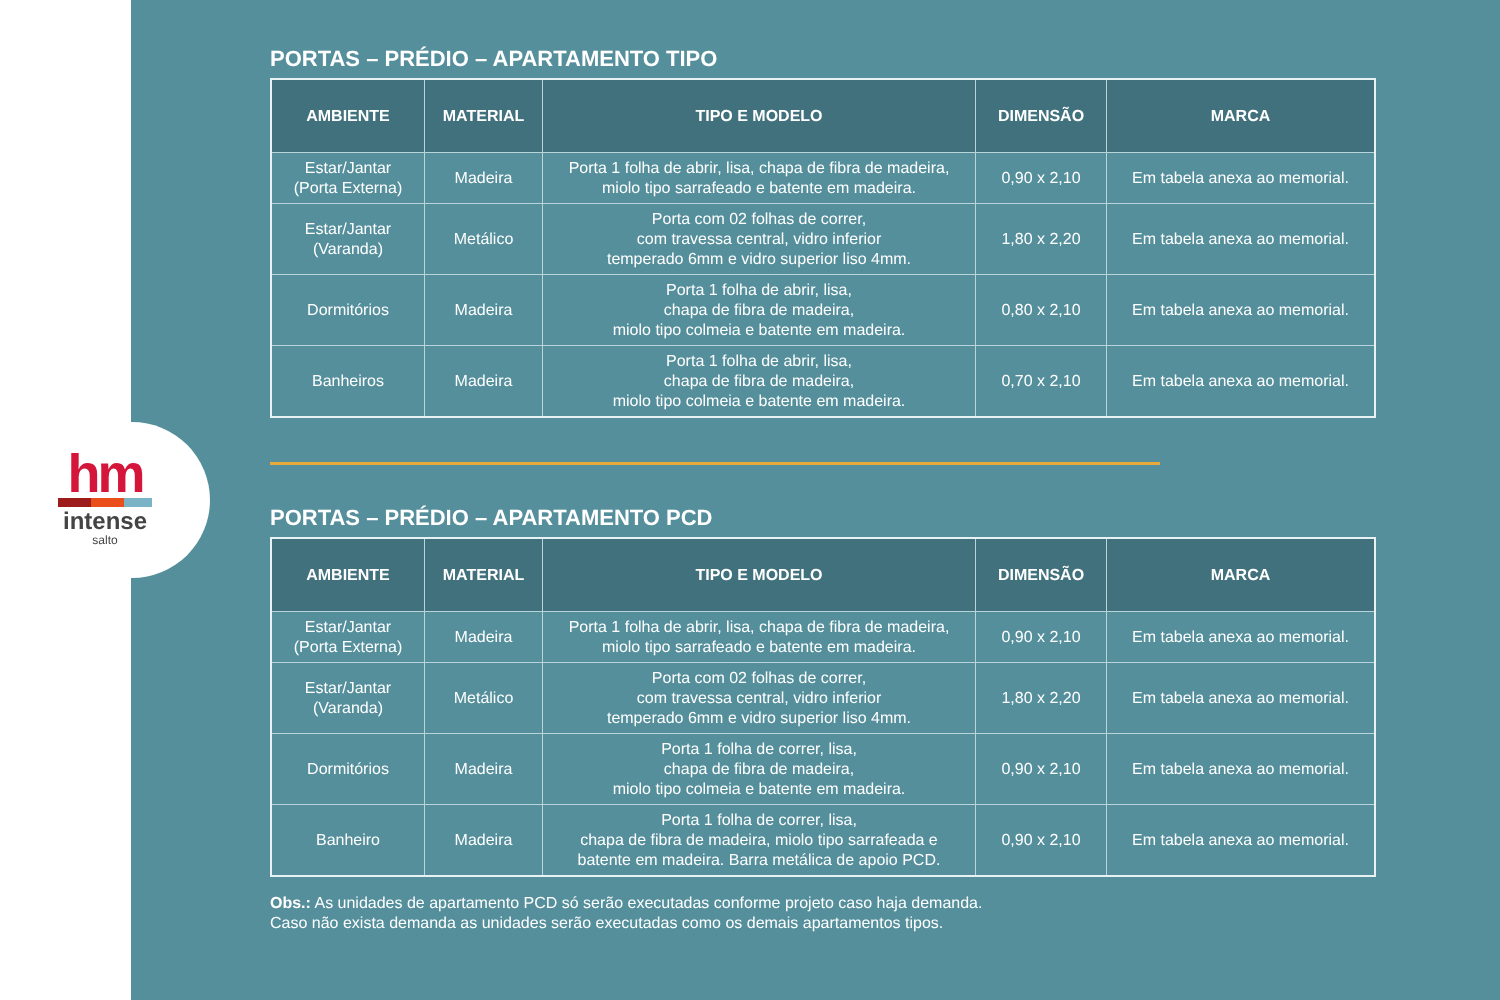hm
intense
salto
PORTAS – PRÉDIO – APARTAMENTO TIPO
| AMBIENTE | MATERIAL | TIPO E MODELO | DIMENSÃO | MARCA |
| --- | --- | --- | --- | --- |
| Estar/Jantar (Porta Externa) | Madeira | Porta 1 folha de abrir, lisa, chapa de fibra de madeira, miolo tipo sarrafeado e batente em madeira. | 0,90 x 2,10 | Em tabela anexa ao memorial. |
| Estar/Jantar (Varanda) | Metálico | Porta com 02 folhas de correr, com travessa central, vidro inferior temperado 6mm e vidro superior liso 4mm. | 1,80 x 2,20 | Em tabela anexa ao memorial. |
| Dormitórios | Madeira | Porta 1 folha de abrir, lisa, chapa de fibra de madeira, miolo tipo colmeia e batente em madeira. | 0,80 x 2,10 | Em tabela anexa ao memorial. |
| Banheiros | Madeira | Porta 1 folha de abrir, lisa, chapa de fibra de madeira, miolo tipo colmeia e batente em madeira. | 0,70 x 2,10 | Em tabela anexa ao memorial. |
PORTAS – PRÉDIO – APARTAMENTO PCD
| AMBIENTE | MATERIAL | TIPO E MODELO | DIMENSÃO | MARCA |
| --- | --- | --- | --- | --- |
| Estar/Jantar (Porta Externa) | Madeira | Porta 1 folha de abrir, lisa, chapa de fibra de madeira, miolo tipo sarrafeado e batente em madeira. | 0,90 x 2,10 | Em tabela anexa ao memorial. |
| Estar/Jantar (Varanda) | Metálico | Porta com 02 folhas de correr, com travessa central, vidro inferior temperado 6mm e vidro superior liso 4mm. | 1,80 x 2,20 | Em tabela anexa ao memorial. |
| Dormitórios | Madeira | Porta 1 folha de correr, lisa, chapa de fibra de madeira, miolo tipo colmeia e batente em madeira. | 0,90 x 2,10 | Em tabela anexa ao memorial. |
| Banheiro | Madeira | Porta 1 folha de correr, lisa, chapa de fibra de madeira, miolo tipo sarrafeada e batente em madeira. Barra metálica de apoio PCD. | 0,90 x 2,10 | Em tabela anexa ao memorial. |
Obs.: As unidades de apartamento PCD só serão executadas conforme projeto caso haja demanda.
Caso não exista demanda as unidades serão executadas como os demais apartamentos tipos.